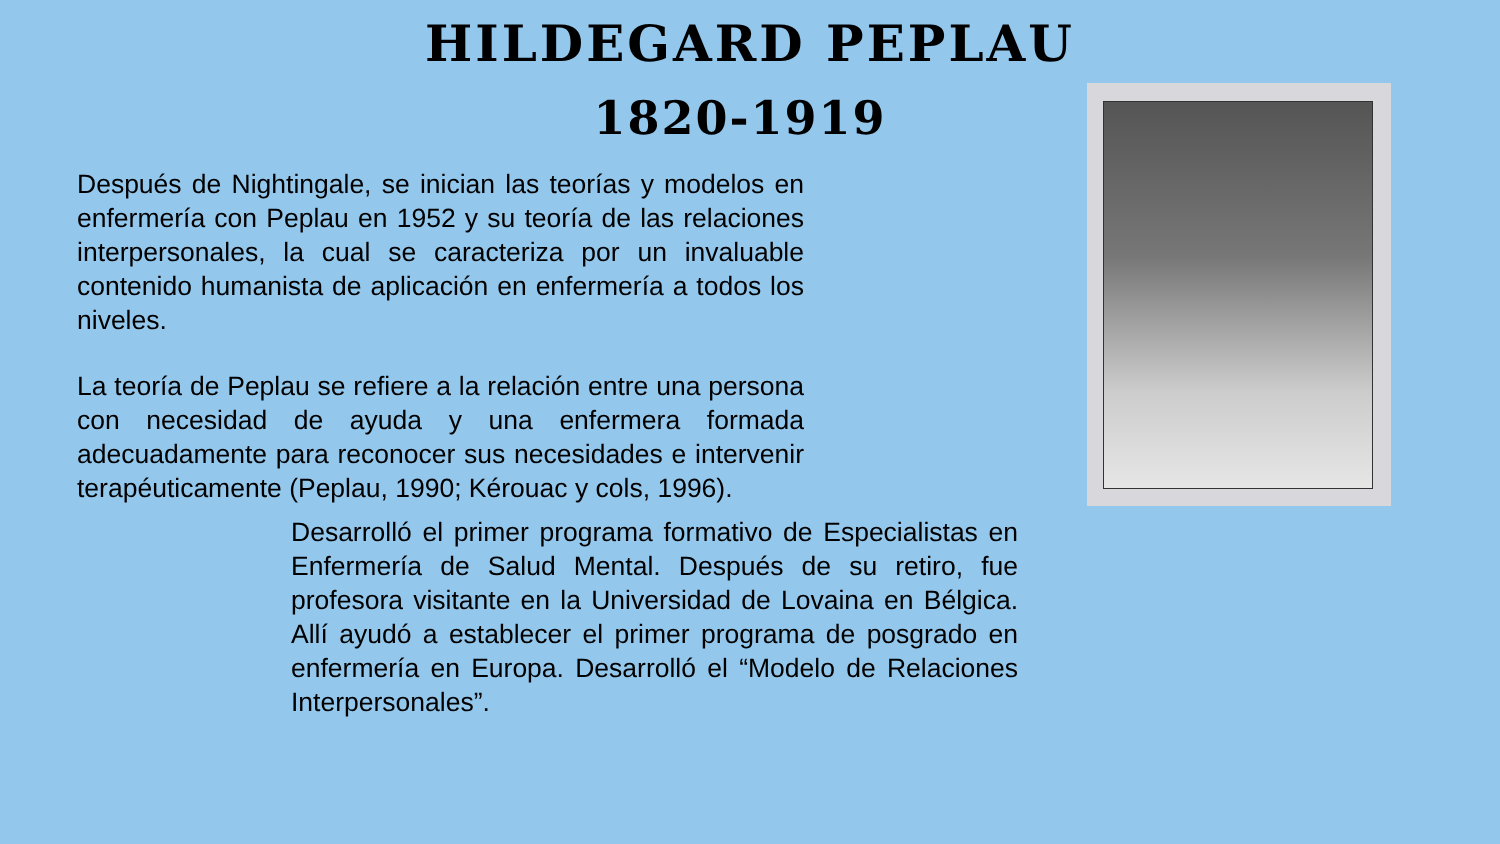HILDEGARD PEPLAU
1820-1919
Después de Nightingale, se inician las teorías y modelos en enfermería con Peplau en 1952 y su teoría de las relaciones interpersonales, la cual se caracteriza por un invaluable contenido humanista de aplicación en enfermería a todos los niveles.
La teoría de Peplau se refiere a la relación entre una persona con necesidad de ayuda y una enfermera formada adecuadamente para reconocer sus necesidades e intervenir terapéuticamente (Peplau, 1990; Kérouac y cols, 1996).
Desarrolló el primer programa formativo de Especialistas en Enfermería de Salud Mental. Después de su retiro, fue profesora visitante en la Universidad de Lovaina en Bélgica. Allí ayudó a establecer el primer programa de posgrado en enfermería en Europa. Desarrolló el “Modelo de Relaciones Interpersonales”.